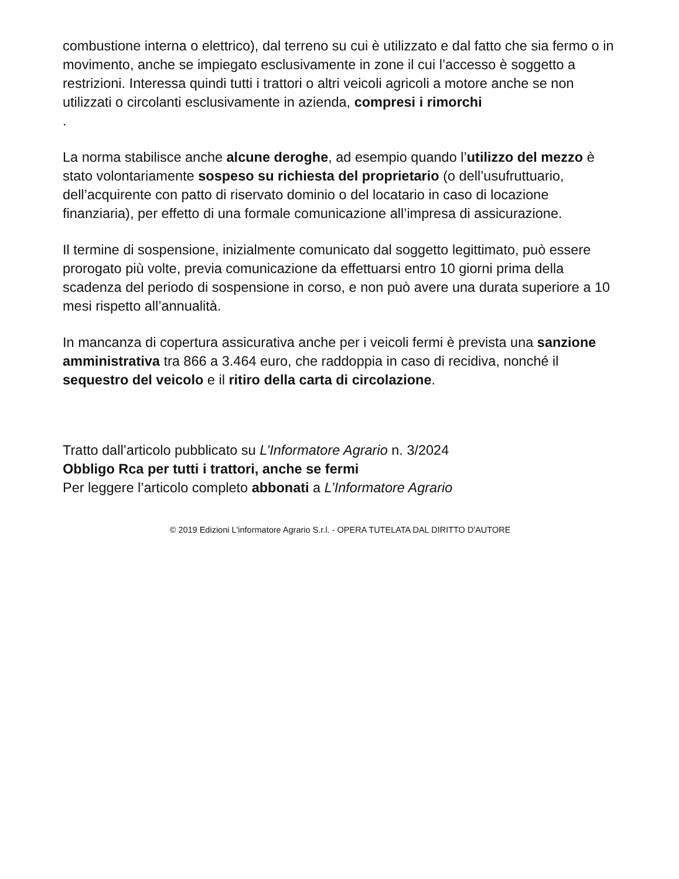combustione interna o elettrico), dal terreno su cui è utilizzato e dal fatto che sia fermo o in movimento, anche se impiegato esclusivamente in zone il cui l’accesso è soggetto a restrizioni. Interessa quindi tutti i trattori o altri veicoli agricoli a motore anche se non utilizzati o circolanti esclusivamente in azienda, compresi i rimorchi
.
La norma stabilisce anche alcune deroghe, ad esempio quando l’utilizzo del mezzo è stato volontariamente sospeso su richiesta del proprietario (o dell’usufruttuario, dell’acquirente con patto di riservato dominio o del locatario in caso di locazione finanziaria), per effetto di una formale comunicazione all’impresa di assicurazione.
Il termine di sospensione, inizialmente comunicato dal soggetto legittimato, può essere prorogato più volte, previa comunicazione da effettuarsi entro 10 giorni prima della scadenza del periodo di sospensione in corso, e non può avere una durata superiore a 10 mesi rispetto all’annualità.
In mancanza di copertura assicurativa anche per i veicoli fermi è prevista una sanzione amministrativa tra 866 a 3.464 euro, che raddoppia in caso di recidiva, nonché il sequestro del veicolo e il ritiro della carta di circolazione.
Tratto dall’articolo pubblicato su L’Informatore Agrario n. 3/2024
Obbligo Rca per tutti i trattori, anche se fermi
Per leggere l’articolo completo abbonati a L’Informatore Agrario
© 2019 Edizioni L'informatore Agrario S.r.l. - OPERA TUTELATA DAL DIRITTO D'AUTORE